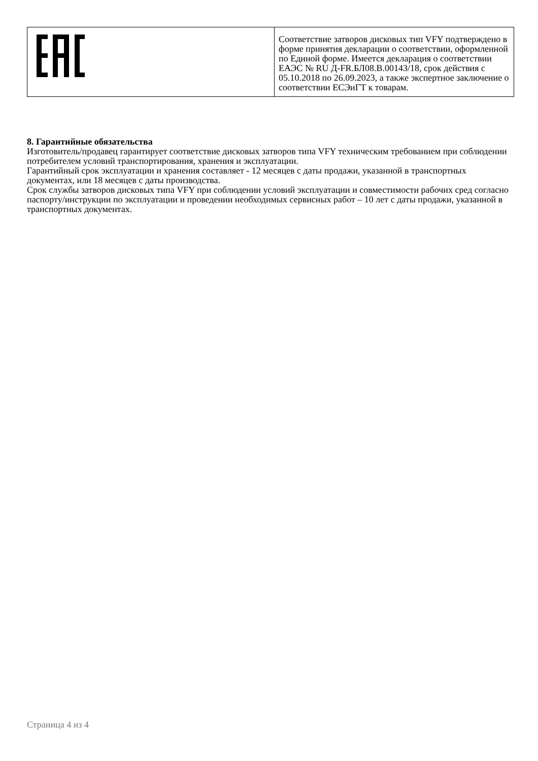| | Соответствие затворов дисковых тип VFY подтверждено в форме принятия декларации о соответствии, оформленной по Единой форме. Имеется декларация о соответствии ЕАЭС № RU Д-FR.БЛ08.В.00143/18, срок действия с 05.10.2018 по 26.09.2023, а также экспертное заключение о соответствии ЕСЭиГТ к товарам. |
8. Гарантийные обязательства
Изготовитель/продавец гарантирует соответствие дисковых затворов типа VFY техническим требованием при соблюдении потребителем условий транспортирования, хранения и эксплуатации.
Гарантийный срок эксплуатации и хранения составляет - 12 месяцев с даты продажи, указанной в транспортных документах, или 18 месяцев с даты производства.
Срок службы затворов дисковых типа VFY при соблюдении условий эксплуатации и совместимости рабочих сред согласно паспорту/инструкции по эксплуатации и проведении необходимых сервисных работ – 10 лет с даты продажи, указанной в транспортных документах.
Страница 4 из 4